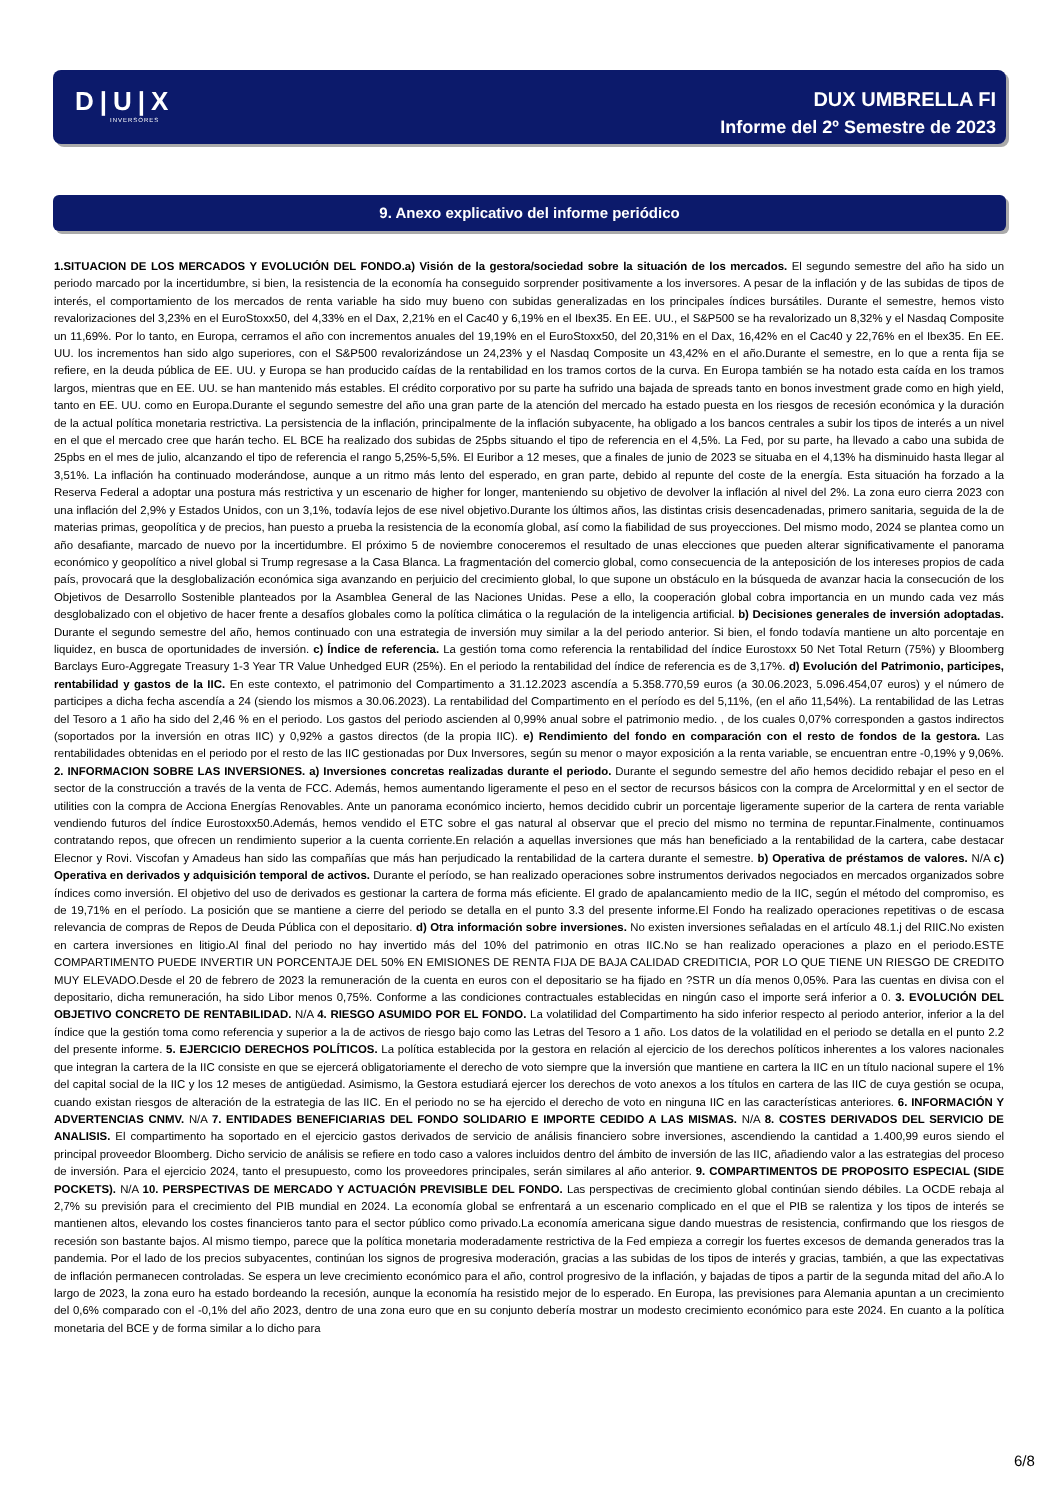D|U|X
INVERSORES
DUX UMBRELLA FI
Informe del 2º Semestre de 2023
9. Anexo explicativo del informe periódico
1.SITUACION DE LOS MERCADOS Y EVOLUCIÓN DEL FONDO.a) Visión de la gestora/sociedad sobre la situación de los mercados. El segundo semestre del año ha sido un periodo marcado por la incertidumbre, si bien, la resistencia de la economía ha conseguido sorprender positivamente a los inversores. A pesar de la inflación y de las subidas de tipos de interés, el comportamiento de los mercados de renta variable ha sido muy bueno con subidas generalizadas en los principales índices bursátiles. Durante el semestre, hemos visto revalorizaciones del 3,23% en el EuroStoxx50, del 4,33% en el Dax, 2,21% en el Cac40 y 6,19% en el Ibex35. En EE. UU., el S&P500 se ha revalorizado un 8,32% y el Nasdaq Composite un 11,69%. Por lo tanto, en Europa, cerramos el año con incrementos anuales del 19,19% en el EuroStoxx50, del 20,31% en el Dax, 16,42% en el Cac40 y 22,76% en el Ibex35. En EE. UU. los incrementos han sido algo superiores, con el S&P500 revalorizándose un 24,23% y el Nasdaq Composite un 43,42% en el año.Durante el semestre, en lo que a renta fija se refiere, en la deuda pública de EE. UU. y Europa se han producido caídas de la rentabilidad en los tramos cortos de la curva. En Europa también se ha notado esta caída en los tramos largos, mientras que en EE. UU. se han mantenido más estables. El crédito corporativo por su parte ha sufrido una bajada de spreads tanto en bonos investment grade como en high yield, tanto en EE. UU. como en Europa.Durante el segundo semestre del año una gran parte de la atención del mercado ha estado puesta en los riesgos de recesión económica y la duración de la actual política monetaria restrictiva. La persistencia de la inflación, principalmente de la inflación subyacente, ha obligado a los bancos centrales a subir los tipos de interés a un nivel en el que el mercado cree que harán techo. EL BCE ha realizado dos subidas de 25pbs situando el tipo de referencia en el 4,5%. La Fed, por su parte, ha llevado a cabo una subida de 25pbs en el mes de julio, alcanzando el tipo de referencia el rango 5,25%-5,5%. El Euribor a 12 meses, que a finales de junio de 2023 se situaba en el 4,13% ha disminuido hasta llegar al 3,51%. La inflación ha continuado moderándose, aunque a un ritmo más lento del esperado, en gran parte, debido al repunte del coste de la energía. Esta situación ha forzado a la Reserva Federal a adoptar una postura más restrictiva y un escenario de higher for longer, manteniendo su objetivo de devolver la inflación al nivel del 2%. La zona euro cierra 2023 con una inflación del 2,9% y Estados Unidos, con un 3,1%, todavía lejos de ese nivel objetivo.Durante los últimos años, las distintas crisis desencadenadas, primero sanitaria, seguida de la de materias primas, geopolítica y de precios, han puesto a prueba la resistencia de la economía global, así como la fiabilidad de sus proyecciones. Del mismo modo, 2024 se plantea como un año desafiante, marcado de nuevo por la incertidumbre. El próximo 5 de noviembre conoceremos el resultado de unas elecciones que pueden alterar significativamente el panorama económico y geopolítico a nivel global si Trump regresase a la Casa Blanca. La fragmentación del comercio global, como consecuencia de la anteposición de los intereses propios de cada país, provocará que la desglobalización económica siga avanzando en perjuicio del crecimiento global, lo que supone un obstáculo en la búsqueda de avanzar hacia la consecución de los Objetivos de Desarrollo Sostenible planteados por la Asamblea General de las Naciones Unidas. Pese a ello, la cooperación global cobra importancia en un mundo cada vez más desglobalizado con el objetivo de hacer frente a desafíos globales como la política climática o la regulación de la inteligencia artificial. b) Decisiones generales de inversión adoptadas. Durante el segundo semestre del año, hemos continuado con una estrategia de inversión muy similar a la del periodo anterior. Si bien, el fondo todavía mantiene un alto porcentaje en liquidez, en busca de oportunidades de inversión. c) Índice de referencia. La gestión toma como referencia la rentabilidad del índice Eurostoxx 50 Net Total Return (75%) y Bloomberg Barclays Euro-Aggregate Treasury 1-3 Year TR Value Unhedged EUR (25%). En el periodo la rentabilidad del índice de referencia es de 3,17%. d) Evolución del Patrimonio, participes, rentabilidad y gastos de la IIC. En este contexto, el patrimonio del Compartimento a 31.12.2023 ascendía a 5.358.770,59 euros (a 30.06.2023, 5.096.454,07 euros) y el número de participes a dicha fecha ascendía a 24 (siendo los mismos a 30.06.2023). La rentabilidad del Compartimento en el período es del 5,11%, (en el año 11,54%). La rentabilidad de las Letras del Tesoro a 1 año ha sido del 2,46 % en el periodo. Los gastos del periodo ascienden al 0,99% anual sobre el patrimonio medio. , de los cuales 0,07% corresponden a gastos indirectos (soportados por la inversión en otras IIC) y 0,92% a gastos directos (de la propia IIC). e) Rendimiento del fondo en comparación con el resto de fondos de la gestora. Las rentabilidades obtenidas en el periodo por el resto de las IIC gestionadas por Dux Inversores, según su menor o mayor exposición a la renta variable, se encuentran entre -0,19% y 9,06%. 2. INFORMACION SOBRE LAS INVERSIONES. a) Inversiones concretas realizadas durante el periodo. Durante el segundo semestre del año hemos decidido rebajar el peso en el sector de la construcción a través de la venta de FCC. Además, hemos aumentando ligeramente el peso en el sector de recursos básicos con la compra de Arcelormittal y en el sector de utilities con la compra de Acciona Energías Renovables. Ante un panorama económico incierto, hemos decidido cubrir un porcentaje ligeramente superior de la cartera de renta variable vendiendo futuros del índice Eurostoxx50.Además, hemos vendido el ETC sobre el gas natural al observar que el precio del mismo no termina de repuntar.Finalmente, continuamos contratando repos, que ofrecen un rendimiento superior a la cuenta corriente.En relación a aquellas inversiones que más han beneficiado a la rentabilidad de la cartera, cabe destacar Elecnor y Rovi. Viscofan y Amadeus han sido las compañías que más han perjudicado la rentabilidad de la cartera durante el semestre. b) Operativa de préstamos de valores. N/A c) Operativa en derivados y adquisición temporal de activos. Durante el período, se han realizado operaciones sobre instrumentos derivados negociados en mercados organizados sobre índices como inversión. El objetivo del uso de derivados es gestionar la cartera de forma más eficiente. El grado de apalancamiento medio de la IIC, según el método del compromiso, es de 19,71% en el período. La posición que se mantiene a cierre del periodo se detalla en el punto 3.3 del presente informe.El Fondo ha realizado operaciones repetitivas o de escasa relevancia de compras de Repos de Deuda Pública con el depositario. d) Otra información sobre inversiones. No existen inversiones señaladas en el artículo 48.1.j del RIIC.No existen en cartera inversiones en litigio.Al final del periodo no hay invertido más del 10% del patrimonio en otras IIC.No se han realizado operaciones a plazo en el periodo.ESTE COMPARTIMENTO PUEDE INVERTIR UN PORCENTAJE DEL 50% EN EMISIONES DE RENTA FIJA DE BAJA CALIDAD CREDITICIA, POR LO QUE TIENE UN RIESGO DE CREDITO MUY ELEVADO.Desde el 20 de febrero de 2023 la remuneración de la cuenta en euros con el depositario se ha fijado en ?STR un día menos 0,05%. Para las cuentas en divisa con el depositario, dicha remuneración, ha sido Libor menos 0,75%. Conforme a las condiciones contractuales establecidas en ningún caso el importe será inferior a 0. 3. EVOLUCIÓN DEL OBJETIVO CONCRETO DE RENTABILIDAD. N/A 4. RIESGO ASUMIDO POR EL FONDO. La volatilidad del Compartimento ha sido inferior respecto al periodo anterior, inferior a la del índice que la gestión toma como referencia y superior a la de activos de riesgo bajo como las Letras del Tesoro a 1 año. Los datos de la volatilidad en el periodo se detalla en el punto 2.2 del presente informe. 5. EJERCICIO DERECHOS POLÍTICOS. La política establecida por la gestora en relación al ejercicio de los derechos políticos inherentes a los valores nacionales que integran la cartera de la IIC consiste en que se ejercerá obligatoriamente el derecho de voto siempre que la inversión que mantiene en cartera la IIC en un título nacional supere el 1% del capital social de la IIC y los 12 meses de antigüedad. Asimismo, la Gestora estudiará ejercer los derechos de voto anexos a los títulos en cartera de las IIC de cuya gestión se ocupa, cuando existan riesgos de alteración de la estrategia de las IIC. En el periodo no se ha ejercido el derecho de voto en ninguna IIC en las características anteriores. 6. INFORMACIÓN Y ADVERTENCIAS CNMV. N/A 7. ENTIDADES BENEFICIARIAS DEL FONDO SOLIDARIO E IMPORTE CEDIDO A LAS MISMAS. N/A 8. COSTES DERIVADOS DEL SERVICIO DE ANALISIS. El compartimento ha soportado en el ejercicio gastos derivados de servicio de análisis financiero sobre inversiones, ascendiendo la cantidad a 1.400,99 euros siendo el principal proveedor Bloomberg. Dicho servicio de análisis se refiere en todo caso a valores incluidos dentro del ámbito de inversión de las IIC, añadiendo valor a las estrategias del proceso de inversión. Para el ejercicio 2024, tanto el presupuesto, como los proveedores principales, serán similares al año anterior. 9. COMPARTIMENTOS DE PROPOSITO ESPECIAL (SIDE POCKETS). N/A 10. PERSPECTIVAS DE MERCADO Y ACTUACIÓN PREVISIBLE DEL FONDO. Las perspectivas de crecimiento global continúan siendo débiles. La OCDE rebaja al 2,7% su previsión para el crecimiento del PIB mundial en 2024. La economía global se enfrentará a un escenario complicado en el que el PIB se ralentiza y los tipos de interés se mantienen altos, elevando los costes financieros tanto para el sector público como privado.La economía americana sigue dando muestras de resistencia, confirmando que los riesgos de recesión son bastante bajos. Al mismo tiempo, parece que la política monetaria moderadamente restrictiva de la Fed empieza a corregir los fuertes excesos de demanda generados tras la pandemia. Por el lado de los precios subyacentes, continúan los signos de progresiva moderación, gracias a las subidas de los tipos de interés y gracias, también, a que las expectativas de inflación permanecen controladas. Se espera un leve crecimiento económico para el año, control progresivo de la inflación, y bajadas de tipos a partir de la segunda mitad del año.A lo largo de 2023, la zona euro ha estado bordeando la recesión, aunque la economía ha resistido mejor de lo esperado. En Europa, las previsiones para Alemania apuntan a un crecimiento del 0,6% comparado con el -0,1% del año 2023, dentro de una zona euro que en su conjunto debería mostrar un modesto crecimiento económico para este 2024. En cuanto a la política monetaria del BCE y de forma similar a lo dicho para
6/8